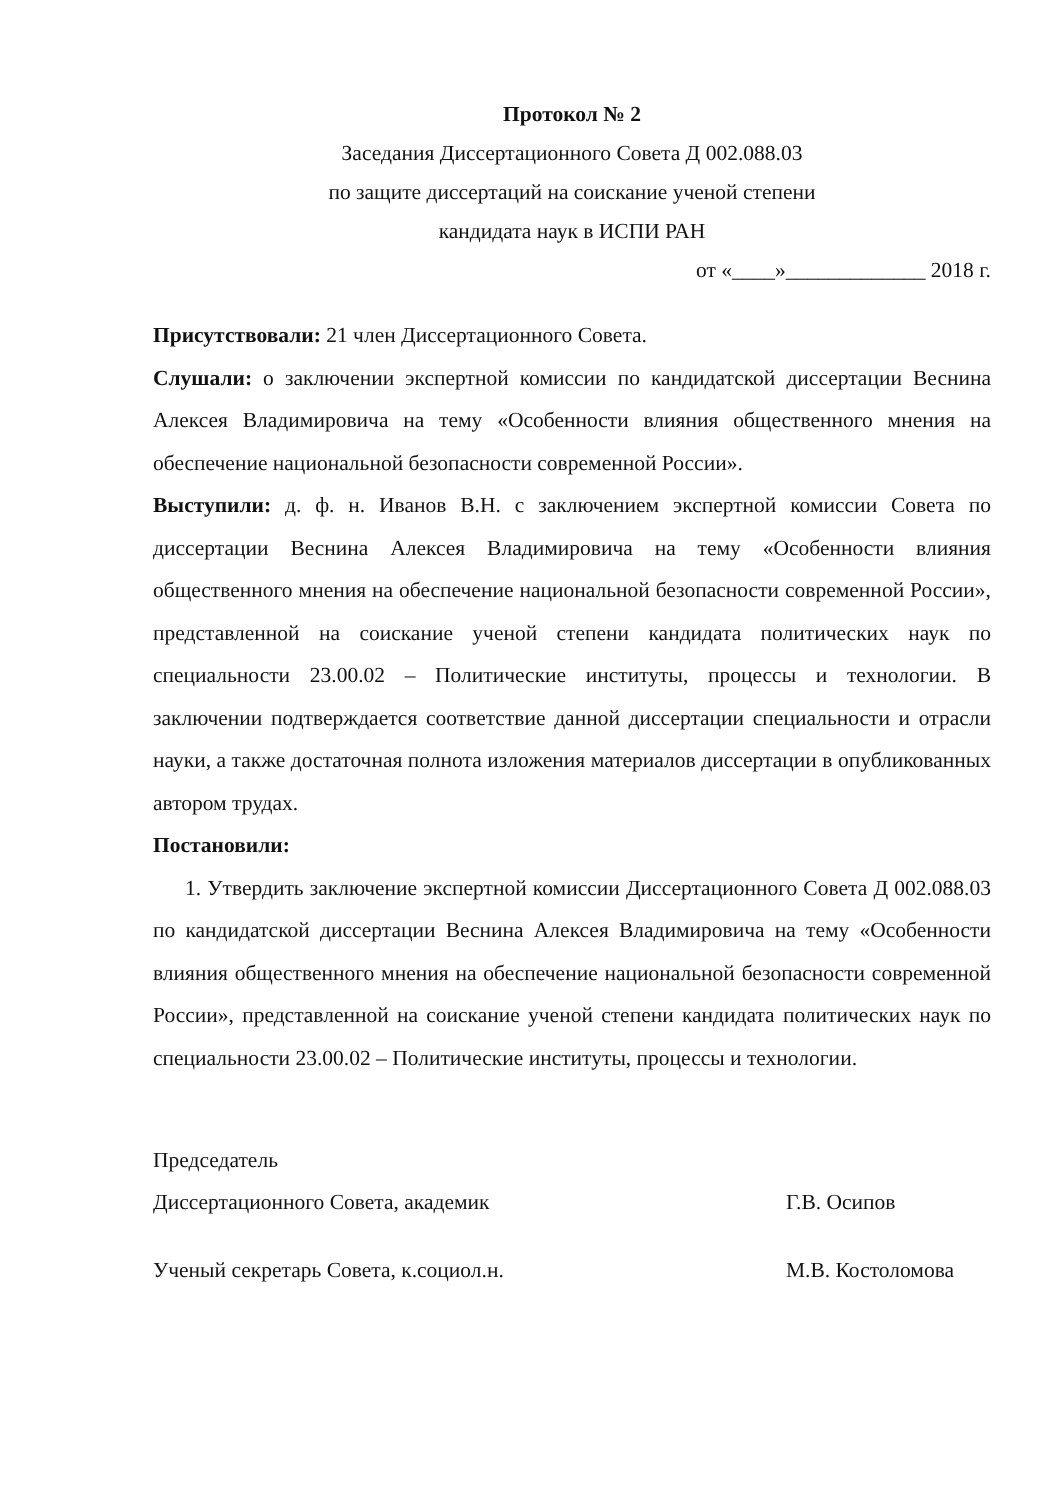Протокол № 2
Заседания Диссертационного Совета Д 002.088.03
по защите диссертаций на соискание ученой степени
кандидата наук в ИСПИ РАН
от «____»_____________ 2018 г.
Присутствовали: 21 член Диссертационного Совета.
Слушали: о заключении экспертной комиссии по кандидатской диссертации Веснина Алексея Владимировича на тему «Особенности влияния общественного мнения на обеспечение национальной безопасности современной России».
Выступили: д. ф. н. Иванов В.Н. с заключением экспертной комиссии Совета по диссертации Веснина Алексея Владимировича на тему «Особенности влияния общественного мнения на обеспечение национальной безопасности современной России», представленной на соискание ученой степени кандидата политических наук по специальности 23.00.02 – Политические институты, процессы и технологии. В заключении подтверждается соответствие данной диссертации специальности и отрасли науки, а также достаточная полнота изложения материалов диссертации в опубликованных автором трудах.
Постановили:
1. Утвердить заключение экспертной комиссии Диссертационного Совета Д 002.088.03 по кандидатской диссертации Веснина Алексея Владимировича на тему «Особенности влияния общественного мнения на обеспечение национальной безопасности современной России», представленной на соискание ученой степени кандидата политических наук по специальности 23.00.02 – Политические институты, процессы и технологии.
Председатель
Диссертационного Совета, академик Г.В. Осипов
Ученый секретарь Совета, к.социол.н. М.В. Костоломова